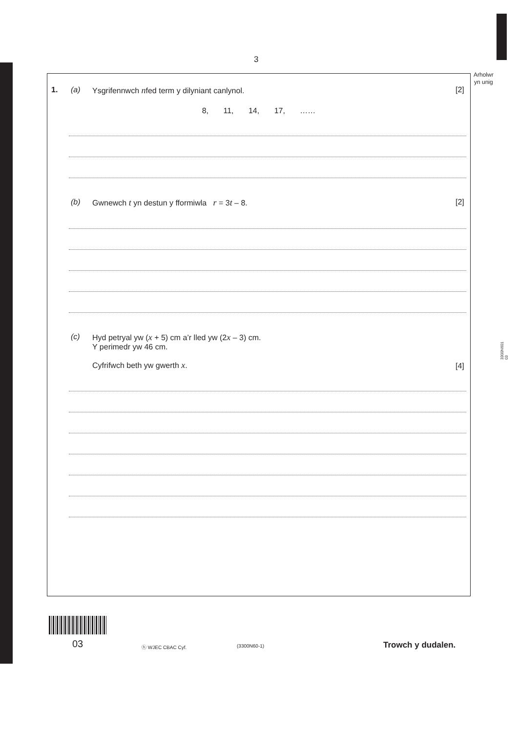3
Arholwr
yn unig
3300N601
03
1. (a) Ysgrifennwch nfed term y dilyniant canlynol. [2]
8, 11, 14, 17, ……
(b) Gwnewch t yn destun y fformiwla r = 3t – 8. [2]
(c) Hyd petryal yw (x + 5) cm a’r lled yw (2x – 3) cm.
Y perimedr yw 46 cm.
Cyfrifwch beth yw gwerth x. [4]
03 ⓗ WJEC CBAC Cyf. (3300N60-1) Trowch y dudalen.